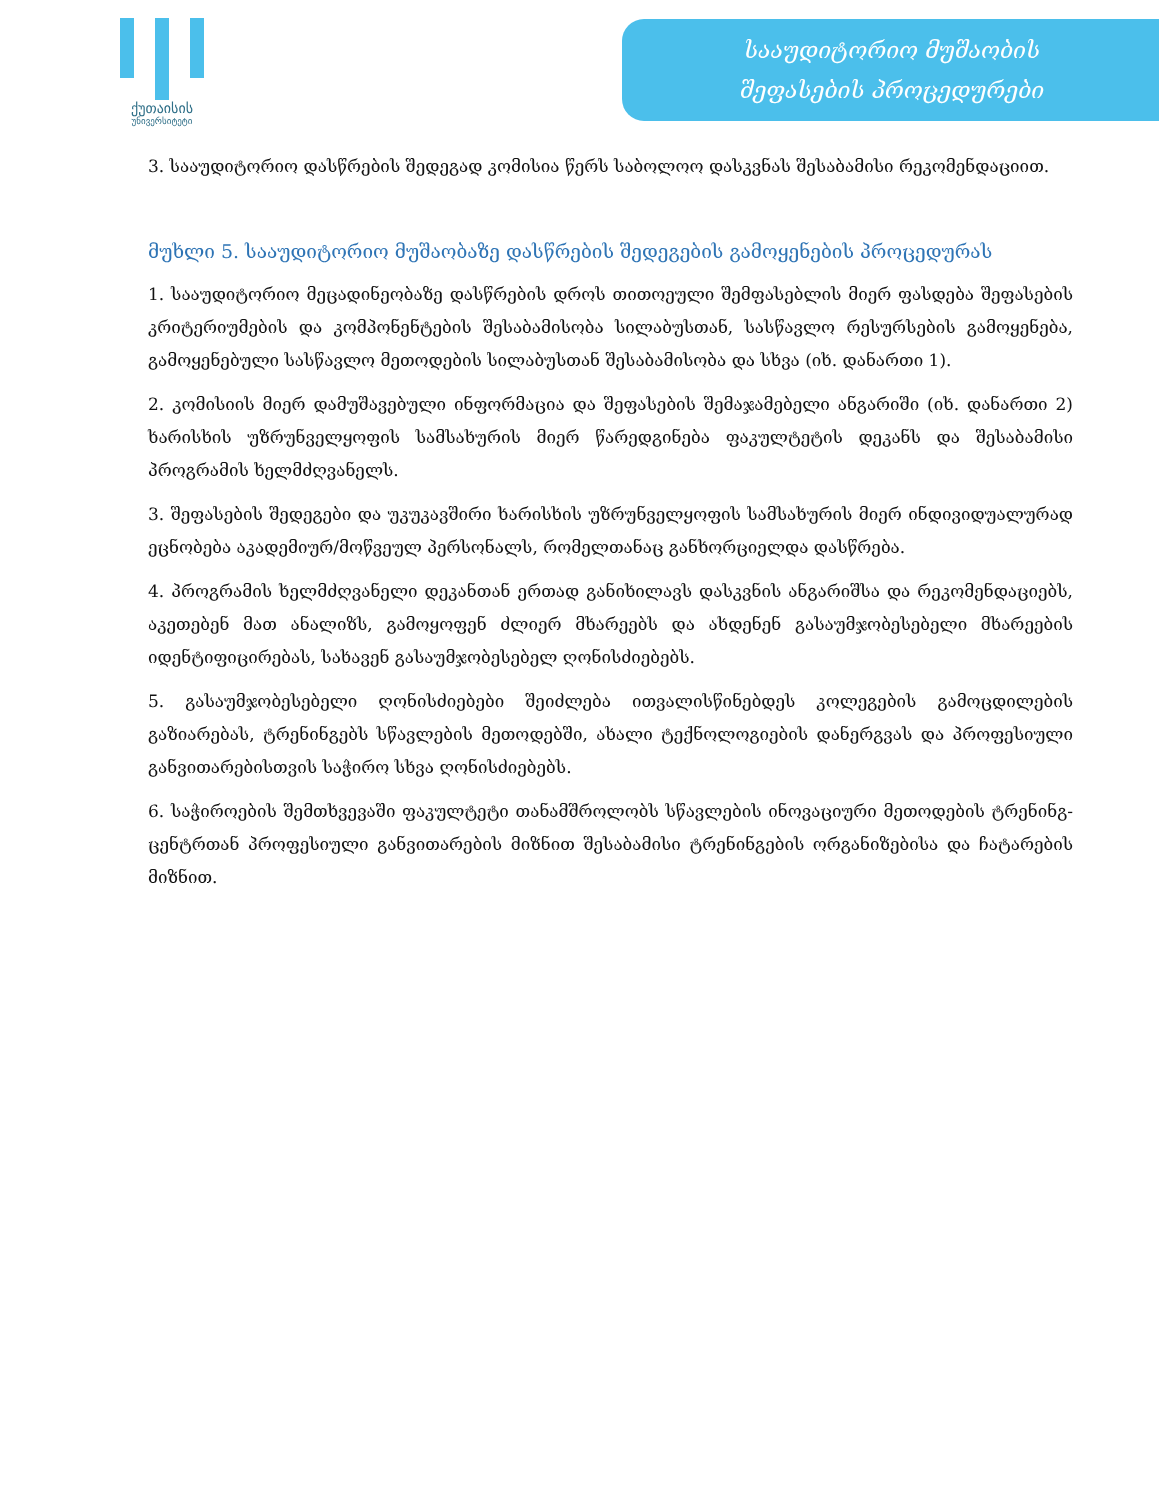ქუთაისის
უნივერსიტეტი
სააუდიტორიო მუშაობის
შეფასების პროცედურები
3. სააუდიტორიო დასწრების შედეგად კომისია წერს საბოლოო დასკვნას შესაბამისი რეკომენდაციით.
მუხლი 5. სააუდიტორიო მუშაობაზე დასწრების შედეგების გამოყენების პროცედურას
1. სააუდიტორიო მეცადინეობაზე დასწრების დროს თითოეული შემფასებლის მიერ ფასდება შეფასების კრიტერიუმების და კომპონენტების შესაბამისობა სილაბუსთან, სასწავლო რესურსების გამოყენება, გამოყენებული სასწავლო მეთოდების სილაბუსთან შესაბამისობა და სხვა (იხ. დანართი 1).
2. კომისიის მიერ დამუშავებული ინფორმაცია და შეფასების შემაჯამებელი ანგარიში (იხ. დანართი 2) ხარისხის უზრუნველყოფის სამსახურის მიერ წარედგინება ფაკულტეტის დეკანს და შესაბამისი პროგრამის ხელმძღვანელს.
3. შეფასების შედეგები და უკუკავშირი ხარისხის უზრუნველყოფის სამსახურის მიერ ინდივიდუალურად ეცნობება აკადემიურ/მოწვეულ პერსონალს, რომელთანაც განხორციელდა დასწრება.
4. პროგრამის ხელმძღვანელი დეკანთან ერთად განიხილავს დასკვნის ანგარიშსა და რეკომენდაციებს, აკეთებენ მათ ანალიზს, გამოყოფენ ძლიერ მხარეებს და ახდენენ გასაუმჯობესებელი მხარეების იდენტიფიცირებას, სახავენ გასაუმჯობესებელ ღონისძიებებს.
5. გასაუმჯობესებელი ღონისძიებები შეიძლება ითვალისწინებდეს კოლეგების გამოცდილების გაზიარებას, ტრენინგებს სწავლების მეთოდებში, ახალი ტექნოლოგიების დანერგვას და პროფესიული განვითარებისთვის საჭირო სხვა ღონისძიებებს.
6. საჭიროების შემთხვევაში ფაკულტეტი თანამშროლობს სწავლების ინოვაციური მეთოდების ტრენინგ-ცენტრთან პროფესიული განვითარების მიზნით შესაბამისი ტრენინგების ორგანიზებისა და ჩატარების მიზნით.